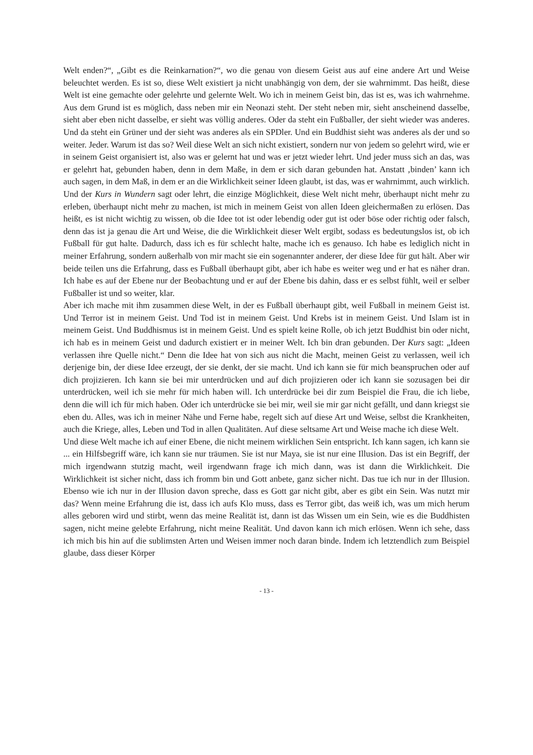Welt enden?“, „Gibt es die Reinkarnation?“, wo die genau von diesem Geist aus auf eine andere Art und Weise beleuchtet werden. Es ist so, diese Welt existiert ja nicht unabhängig von dem, der sie wahrnimmt. Das heißt, diese Welt ist eine gemachte oder gelehrte und gelernte Welt. Wo ich in meinem Geist bin, das ist es, was ich wahrnehme. Aus dem Grund ist es möglich, dass neben mir ein Neonazi steht. Der steht neben mir, sieht anscheinend dasselbe, sieht aber eben nicht dasselbe, er sieht was völlig anderes. Oder da steht ein Fußballer, der sieht wieder was anderes. Und da steht ein Grüner und der sieht was anderes als ein SPDler. Und ein Buddhist sieht was anderes als der und so weiter. Jeder. Warum ist das so? Weil diese Welt an sich nicht existiert, sondern nur von jedem so gelehrt wird, wie er in seinem Geist organisiert ist, also was er gelernt hat und was er jetzt wieder lehrt. Und jeder muss sich an das, was er gelehrt hat, gebunden haben, denn in dem Maße, in dem er sich daran gebunden hat. Anstatt ‚binden’ kann ich auch sagen, in dem Maß, in dem er an die Wirklichkeit seiner Ideen glaubt, ist das, was er wahrnimmt, auch wirklich.
Und der Kurs in Wundern sagt oder lehrt, die einzige Möglichkeit, diese Welt nicht mehr, überhaupt nicht mehr zu erleben, überhaupt nicht mehr zu machen, ist mich in meinem Geist von allen Ideen gleichermaßen zu erlösen. Das heißt, es ist nicht wichtig zu wissen, ob die Idee tot ist oder lebendig oder gut ist oder böse oder richtig oder falsch, denn das ist ja genau die Art und Weise, die die Wirklichkeit dieser Welt ergibt, sodass es bedeutungslos ist, ob ich Fußball für gut halte. Dadurch, dass ich es für schlecht halte, mache ich es genauso. Ich habe es lediglich nicht in meiner Erfahrung, sondern außerhalb von mir macht sie ein sogenannter anderer, der diese Idee für gut hält. Aber wir beide teilen uns die Erfahrung, dass es Fußball überhaupt gibt, aber ich habe es weiter weg und er hat es näher dran. Ich habe es auf der Ebene nur der Beobachtung und er auf der Ebene bis dahin, dass er es selbst fühlt, weil er selber Fußballer ist und so weiter, klar.
Aber ich mache mit ihm zusammen diese Welt, in der es Fußball überhaupt gibt, weil Fußball in meinem Geist ist. Und Terror ist in meinem Geist. Und Tod ist in meinem Geist. Und Krebs ist in meinem Geist. Und Islam ist in meinem Geist. Und Buddhismus ist in meinem Geist. Und es spielt keine Rolle, ob ich jetzt Buddhist bin oder nicht, ich hab es in meinem Geist und dadurch existiert er in meiner Welt. Ich bin dran gebunden. Der Kurs sagt: „Ideen verlassen ihre Quelle nicht.“ Denn die Idee hat von sich aus nicht die Macht, meinen Geist zu verlassen, weil ich derjenige bin, der diese Idee erzeugt, der sie denkt, der sie macht. Und ich kann sie für mich beanspruchen oder auf dich projizieren. Ich kann sie bei mir unterdrücken und auf dich projizieren oder ich kann sie sozusagen bei dir unterdrücken, weil ich sie mehr für mich haben will. Ich unterdrücke bei dir zum Beispiel die Frau, die ich liebe, denn die will ich für mich haben. Oder ich unterdrücke sie bei mir, weil sie mir gar nicht gefällt, und dann kriegst sie eben du. Alles, was ich in meiner Nähe und Ferne habe, regelt sich auf diese Art und Weise, selbst die Krankheiten, auch die Kriege, alles, Leben und Tod in allen Qualitäten. Auf diese seltsame Art und Weise mache ich diese Welt.
Und diese Welt mache ich auf einer Ebene, die nicht meinem wirklichen Sein entspricht. Ich kann sagen, ich kann sie ... ein Hilfsbegriff wäre, ich kann sie nur träumen. Sie ist nur Maya, sie ist nur eine Illusion. Das ist ein Begriff, der mich irgendwann stutzig macht, weil irgendwann frage ich mich dann, was ist dann die Wirklichkeit. Die Wirklichkeit ist sicher nicht, dass ich fromm bin und Gott anbete, ganz sicher nicht. Das tue ich nur in der Illusion. Ebenso wie ich nur in der Illusion davon spreche, dass es Gott gar nicht gibt, aber es gibt ein Sein. Was nutzt mir das? Wenn meine Erfahrung die ist, dass ich aufs Klo muss, dass es Terror gibt, das weiß ich, was um mich herum alles geboren wird und stirbt, wenn das meine Realität ist, dann ist das Wissen um ein Sein, wie es die Buddhisten sagen, nicht meine gelebte Erfahrung, nicht meine Realität. Und davon kann ich mich erlösen. Wenn ich sehe, dass ich mich bis hin auf die sublimsten Arten und Weisen immer noch daran binde. Indem ich letztendlich zum Beispiel glaube, dass dieser Körper
- 13 -